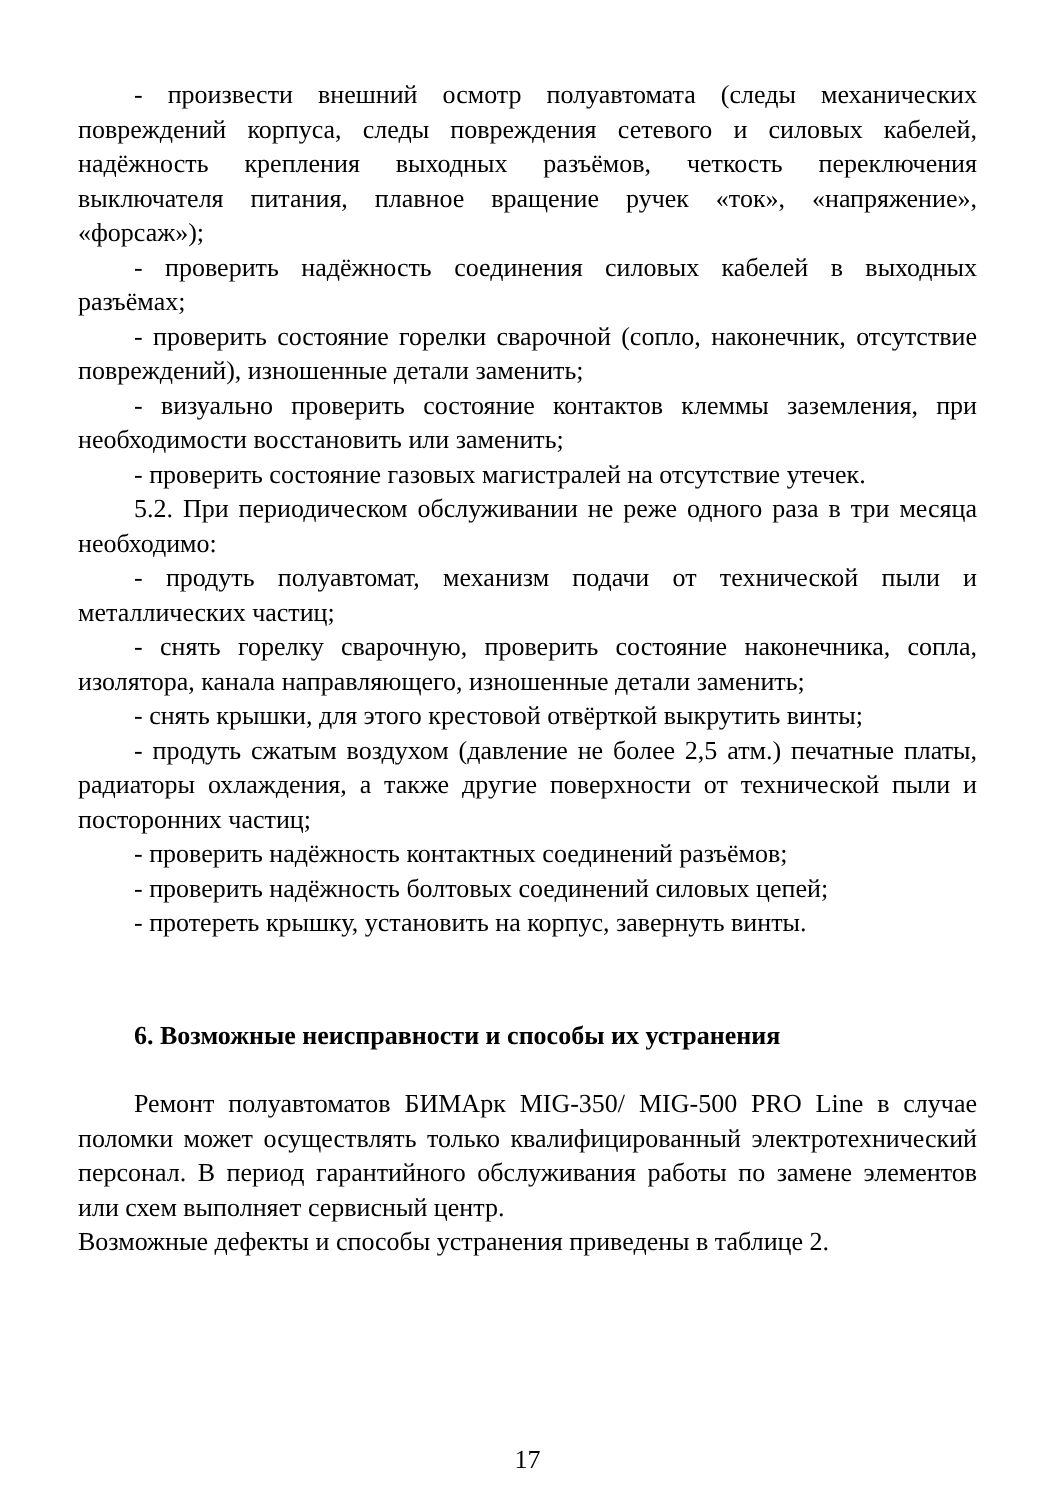- произвести внешний осмотр полуавтомата (следы механических повреждений корпуса, следы повреждения сетевого и силовых кабелей, надёжность крепления выходных разъёмов, четкость переключения выключателя питания, плавное вращение ручек «ток», «напряжение», «форсаж»);
- проверить надёжность соединения силовых кабелей в выходных разъёмах;
- проверить состояние горелки сварочной (сопло, наконечник, отсутствие повреждений), изношенные детали заменить;
- визуально проверить состояние контактов клеммы заземления, при необходимости восстановить или заменить;
- проверить состояние газовых магистралей на отсутствие утечек.
5.2. При периодическом обслуживании не реже одного раза в три месяца необходимо:
- продуть полуавтомат, механизм подачи от технической пыли и металлических частиц;
- снять горелку сварочную, проверить состояние наконечника, сопла, изолятора, канала направляющего, изношенные детали заменить;
- снять крышки, для этого крестовой отвёрткой выкрутить винты;
- продуть сжатым воздухом (давление не более 2,5 атм.) печатные платы, радиаторы охлаждения, а также другие поверхности от технической пыли и посторонних частиц;
- проверить надёжность контактных соединений разъёмов;
- проверить надёжность болтовых соединений силовых цепей;
- протереть крышку, установить на корпус, завернуть винты.
6. Возможные неисправности и способы их устранения
Ремонт полуавтоматов БИМАрк MIG-350/ MIG-500 PRO Line в случае поломки может осуществлять только квалифицированный электротехнический персонал. В период гарантийного обслуживания работы по замене элементов или схем выполняет сервисный центр.
Возможные дефекты и способы устранения приведены в таблице 2.
17